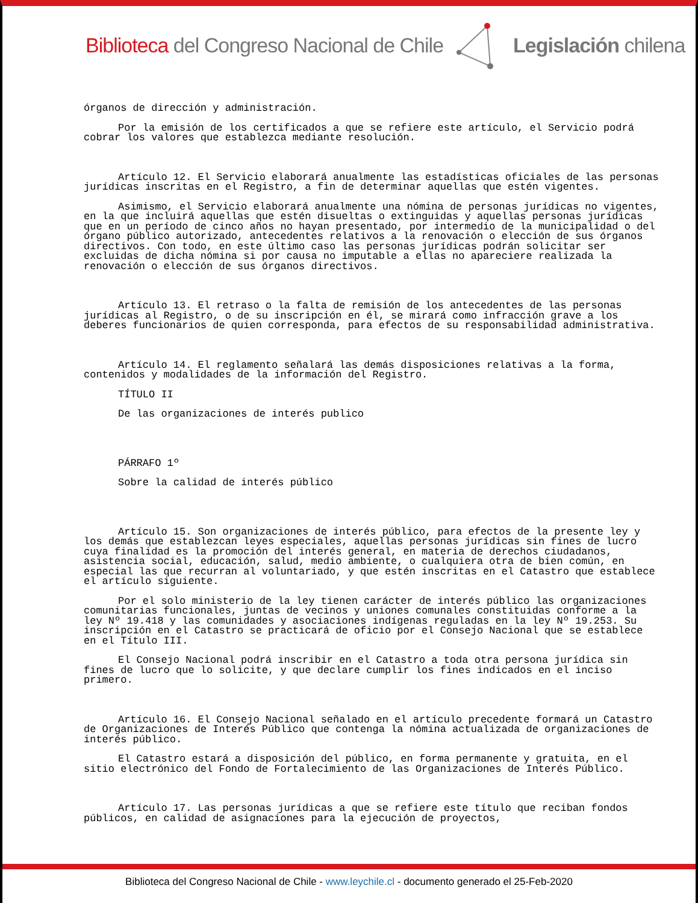Biblioteca del Congreso Nacional de Chile Legislación chilena
órganos de dirección y administración.
Por la emisión de los certificados a que se refiere este artículo, el Servicio podrá cobrar los valores que establezca mediante resolución.
Artículo 12. El Servicio elaborará anualmente las estadísticas oficiales de las personas jurídicas inscritas en el Registro, a fin de determinar aquellas que estén vigentes.
Asimismo, el Servicio elaborará anualmente una nómina de personas jurídicas no vigentes, en la que incluirá aquellas que estén disueltas o extinguidas y aquellas personas jurídicas que en un período de cinco años no hayan presentado, por intermedio de la municipalidad o del órgano público autorizado, antecedentes relativos a la renovación o elección de sus órganos directivos. Con todo, en este último caso las personas jurídicas podrán solicitar ser excluidas de dicha nómina si por causa no imputable a ellas no apareciere realizada la renovación o elección de sus órganos directivos.
Artículo 13. El retraso o la falta de remisión de los antecedentes de las personas jurídicas al Registro, o de su inscripción en él, se mirará como infracción grave a los deberes funcionarios de quien corresponda, para efectos de su responsabilidad administrativa.
Artículo 14. El reglamento señalará las demás disposiciones relativas a la forma, contenidos y modalidades de la información del Registro.
TÍTULO II
De las organizaciones de interés publico
PÁRRAFO 1º
Sobre la calidad de interés público
Artículo 15. Son organizaciones de interés público, para efectos de la presente ley y los demás que establezcan leyes especiales, aquellas personas jurídicas sin fines de lucro cuya finalidad es la promoción del interés general, en materia de derechos ciudadanos, asistencia social, educación, salud, medio ambiente, o cualquiera otra de bien común, en especial las que recurran al voluntariado, y que estén inscritas en el Catastro que establece el artículo siguiente.
Por el solo ministerio de la ley tienen carácter de interés público las organizaciones comunitarias funcionales, juntas de vecinos y uniones comunales constituidas conforme a la ley Nº 19.418 y las comunidades y asociaciones indígenas reguladas en la ley Nº 19.253. Su inscripción en el Catastro se practicará de oficio por el Consejo Nacional que se establece en el Título III.
El Consejo Nacional podrá inscribir en el Catastro a toda otra persona jurídica sin fines de lucro que lo solicite, y que declare cumplir los fines indicados en el inciso primero.
Artículo 16. El Consejo Nacional señalado en el artículo precedente formará un Catastro de Organizaciones de Interés Público que contenga la nómina actualizada de organizaciones de interés público.
El Catastro estará a disposición del público, en forma permanente y gratuita, en el sitio electrónico del Fondo de Fortalecimiento de las Organizaciones de Interés Público.
Artículo 17. Las personas jurídicas a que se refiere este título que reciban fondos públicos, en calidad de asignaciones para la ejecución de proyectos,
Biblioteca del Congreso Nacional de Chile - www.leychile.cl - documento generado el 25-Feb-2020